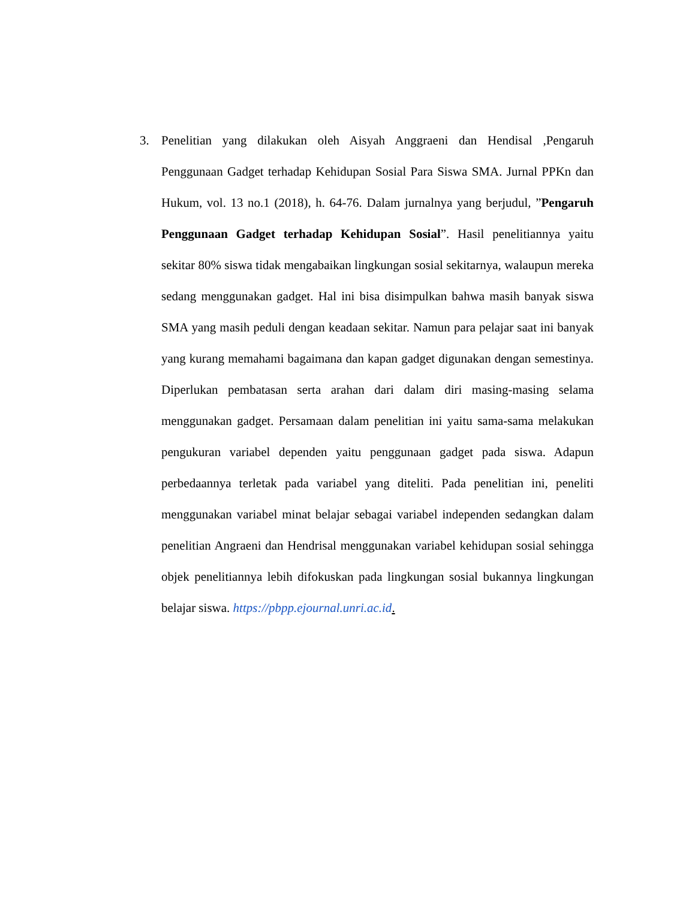3. Penelitian yang dilakukan oleh Aisyah Anggraeni dan Hendisal ,Pengaruh Penggunaan Gadget terhadap Kehidupan Sosial Para Siswa SMA. Jurnal PPKn dan Hukum, vol. 13 no.1 (2018), h. 64-76. Dalam jurnalnya yang berjudul, ”Pengaruh Penggunaan Gadget terhadap Kehidupan Sosial”. Hasil penelitiannya yaitu sekitar 80% siswa tidak mengabaikan lingkungan sosial sekitarnya, walaupun mereka sedang menggunakan gadget. Hal ini bisa disimpulkan bahwa masih banyak siswa SMA yang masih peduli dengan keadaan sekitar. Namun para pelajar saat ini banyak yang kurang memahami bagaimana dan kapan gadget digunakan dengan semestinya. Diperlukan pembatasan serta arahan dari dalam diri masing-masing selama menggunakan gadget. Persamaan dalam penelitian ini yaitu sama-sama melakukan pengukuran variabel dependen yaitu penggunaan gadget pada siswa. Adapun perbedaannya terletak pada variabel yang diteliti. Pada penelitian ini, peneliti menggunakan variabel minat belajar sebagai variabel independen sedangkan dalam penelitian Angraeni dan Hendrisal menggunakan variabel kehidupan sosial sehingga objek penelitiannya lebih difokuskan pada lingkungan sosial bukannya lingkungan belajar siswa. https://pbpp.ejournal.unri.ac.id.